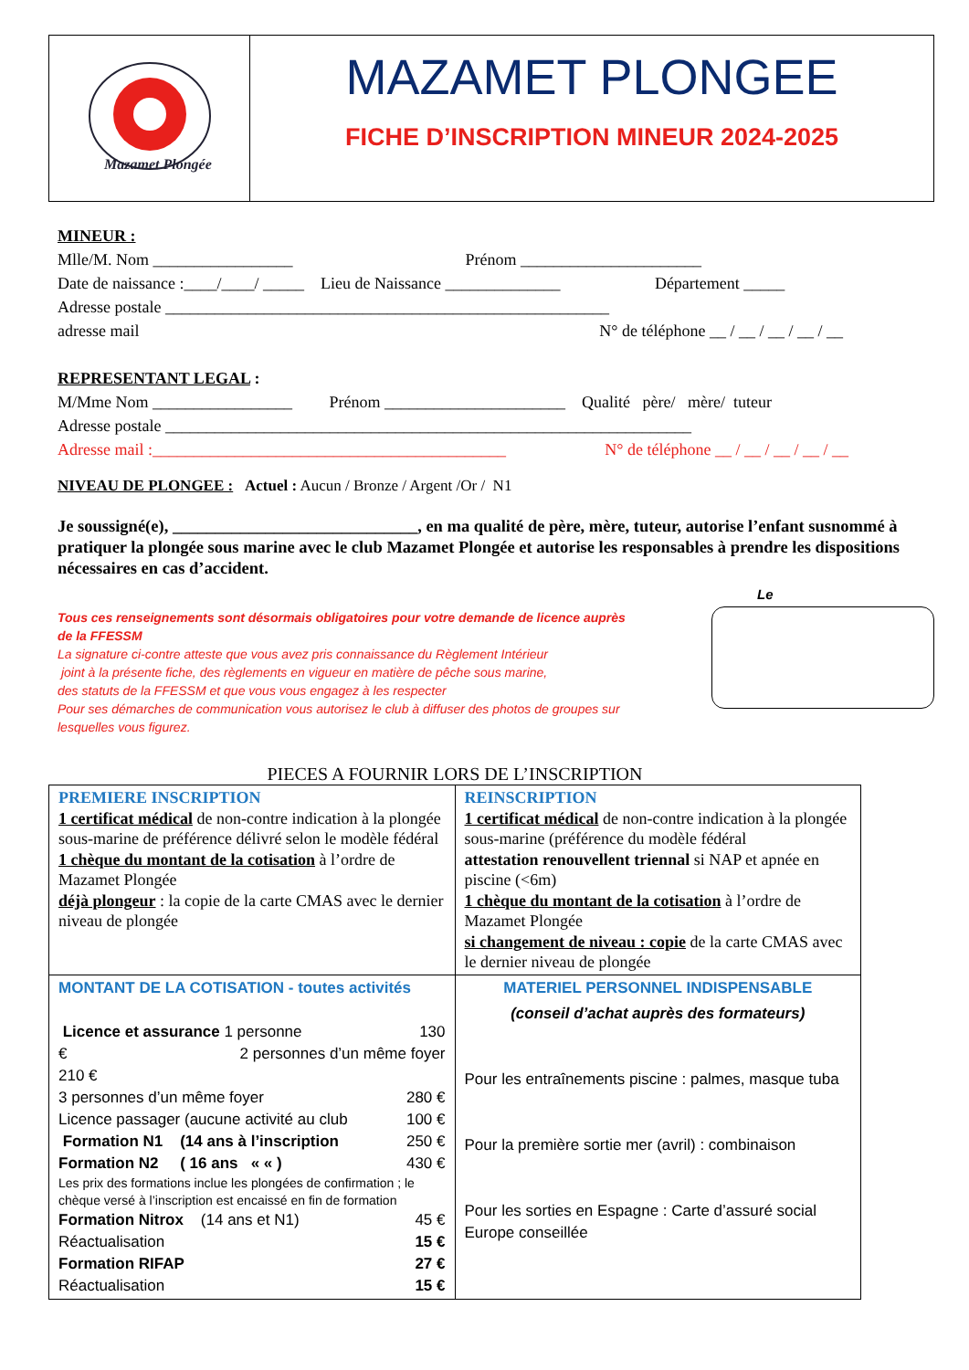Mazamet Plongée
MAZAMET PLONGEE
FICHE D’INSCRIPTION MINEUR 2024-2025
MINEUR :
Mlle/M. Nom _________________ Prénom ______________________
Date de naissance :____/____/ _____ Lieu de Naissance ______________ Département _____
Adresse postale ______________________________________________________
adresse mail N° de téléphone __ / __ / __ / __ / __
REPRESENTANT LEGAL :
M/Mme Nom _________________ Prénom ______________________ Qualité père/ mère/ tuteur
Adresse postale ________________________________________________________________
Adresse mail :___________________________________________ N° de téléphone __ / __ / __ / __ / __
NIVEAU DE PLONGEE : Actuel : Aucun / Bronze / Argent /Or / N1
Je soussigné(e), _____________________________, en ma qualité de père, mère, tuteur, autorise l’enfant susnommé à pratiquer la plongée sous marine avec le club Mazamet Plongée et autorise les responsables à prendre les dispositions nécessaires en cas d’accident.
Tous ces renseignements sont désormais obligatoires pour votre demande de licence auprès de la FFESSM
La signature ci-contre atteste que vous avez pris connaissance du Règlement Intérieur
joint à la présente fiche, des règlements en vigueur en matière de pêche sous marine,
des statuts de la FFESSM et que vous vous engagez à les respecter
Pour ses démarches de communication vous autorisez le club à diffuser des photos de groupes sur lesquelles vous figurez.
Le
PIECES A FOURNIR LORS DE L’INSCRIPTION
| PREMIERE INSCRIPTION 1 certificat médical de non-contre indication à la plongée sous-marine de préférence délivré selon le modèle fédéral 1 chèque du montant de la cotisation à l’ordre de Mazamet Plongée déjà plongeur : la copie de la carte CMAS avec le dernier niveau de plongée | REINSCRIPTION 1 certificat médical de non-contre indication à la plongée sous-marine (préférence du modèle fédéral attestation renouvellent triennal si NAP et apnée en piscine (<6m) 1 chèque du montant de la cotisation à l’ordre de Mazamet Plongée si changement de niveau : copie de la carte CMAS avec le dernier niveau de plongée |
| MONTANT DE LA COTISATION - toutes activités Licence et assurance 1 personne 130 € 2 personnes d’un même foyer 210 € 3 personnes d’un même foyer 280 € Licence passager (aucune activité au club 100 € Formation N1 (14 ans à l’inscription 250 € Formation N2 ( 16 ans « « ) 430 € Les prix des formations inclue les plongées de confirmation ; le chèque versé à l’inscription est encaissé en fin de formation Formation Nitrox (14 ans et N1) 45 € Réactualisation 15 € Formation RIFAP 27 € Réactualisation 15 € | MATERIEL PERSONNEL INDISPENSABLE (conseil d’achat auprès des formateurs) Pour les entraînements piscine : palmes, masque tuba Pour la première sortie mer (avril) : combinaison Pour les sorties en Espagne : Carte d’assuré social Europe conseillée |